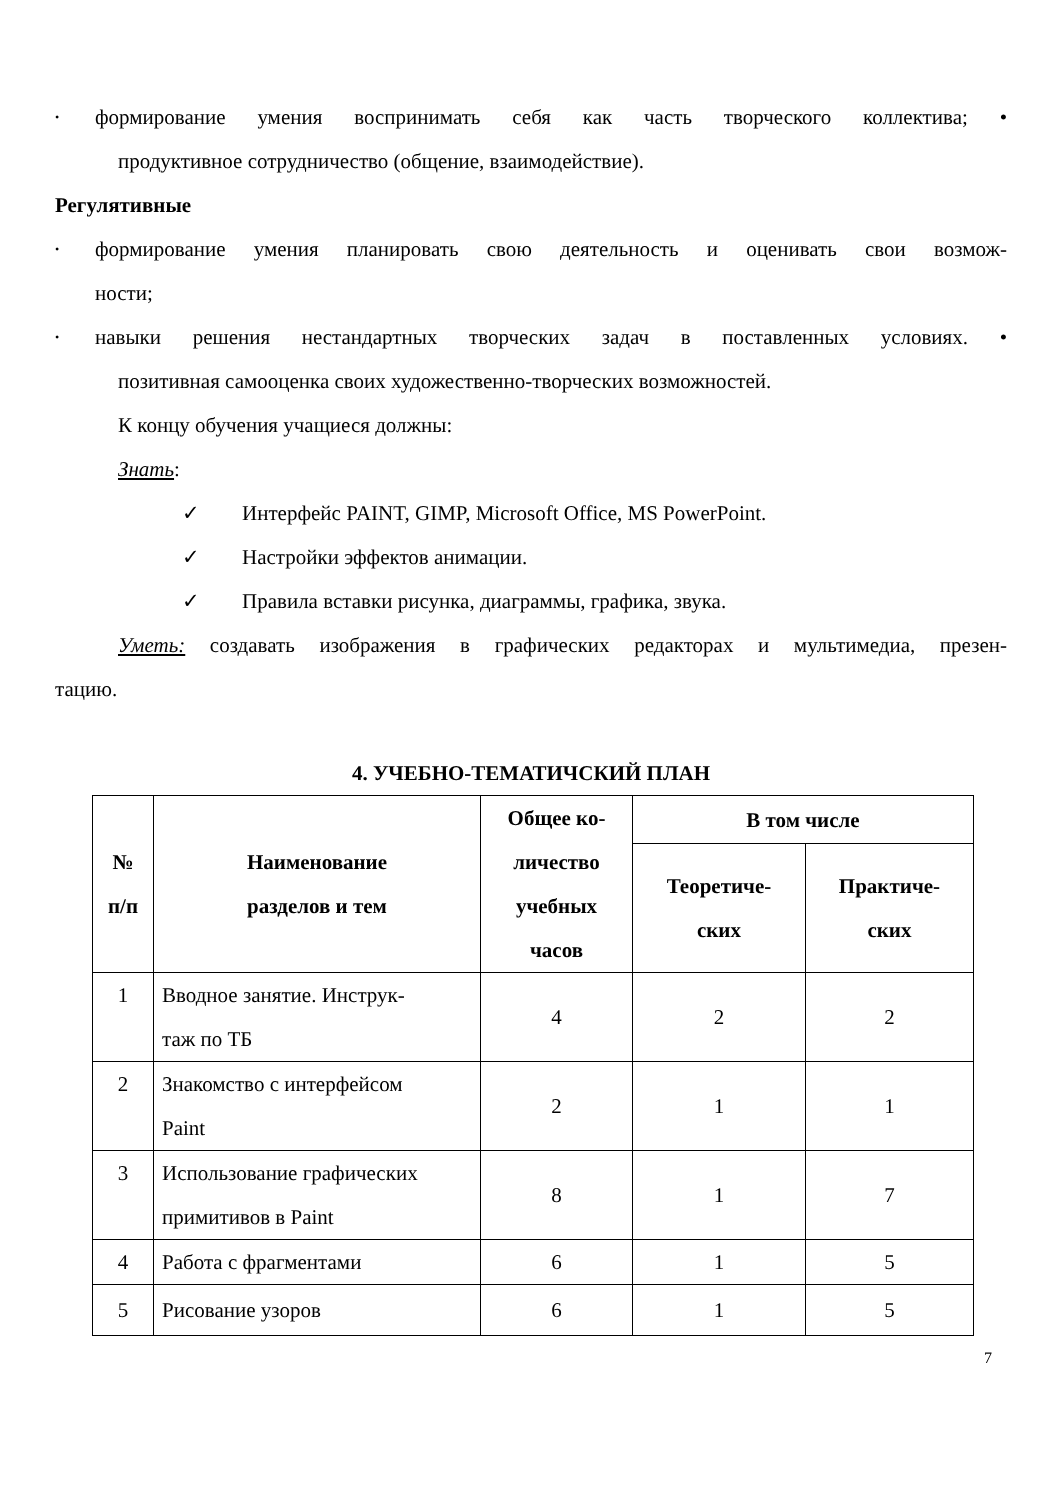•
формирование умения воспринимать себя как часть творческого коллектива; •
продуктивное сотрудничество (общение, взаимодействие).
Регулятивные
•
формирование умения планировать свою деятельность и оценивать свои возмож-
ности;
•
навыки решения нестандартных творческих задач в поставленных условиях. •
позитивная самооценка своих художественно-творческих возможностей.
К концу обучения учащиеся должны:
Знать:
✓ Интерфейс PAINT, GIMP, Microsoft Office, MS PowerPoint.
✓ Настройки эффектов анимации.
✓ Правила вставки рисунка, диаграммы, графика, звука.
Уметь: создавать изображения в графических редакторах и мультимедиа, презен-
тацию.
4. УЧЕБНО-ТЕМАТИЧСКИЙ ПЛАН
| № п/п | Наименование разделов и тем | Общее ко- личество учебных часов | В том числе | |
| --- | --- | --- | --- | --- |
| | | | Теоретиче- ских | Практиче- ских |
| 1 | Вводное занятие. Инструк- таж по ТБ | 4 | 2 | 2 |
| 2 | Знакомство с интерфейсом Paint | 2 | 1 | 1 |
| 3 | Использование графических примитивов в Paint | 8 | 1 | 7 |
| 4 | Работа с фрагментами | 6 | 1 | 5 |
| 5 | Рисование узоров | 6 | 1 | 5 |
7